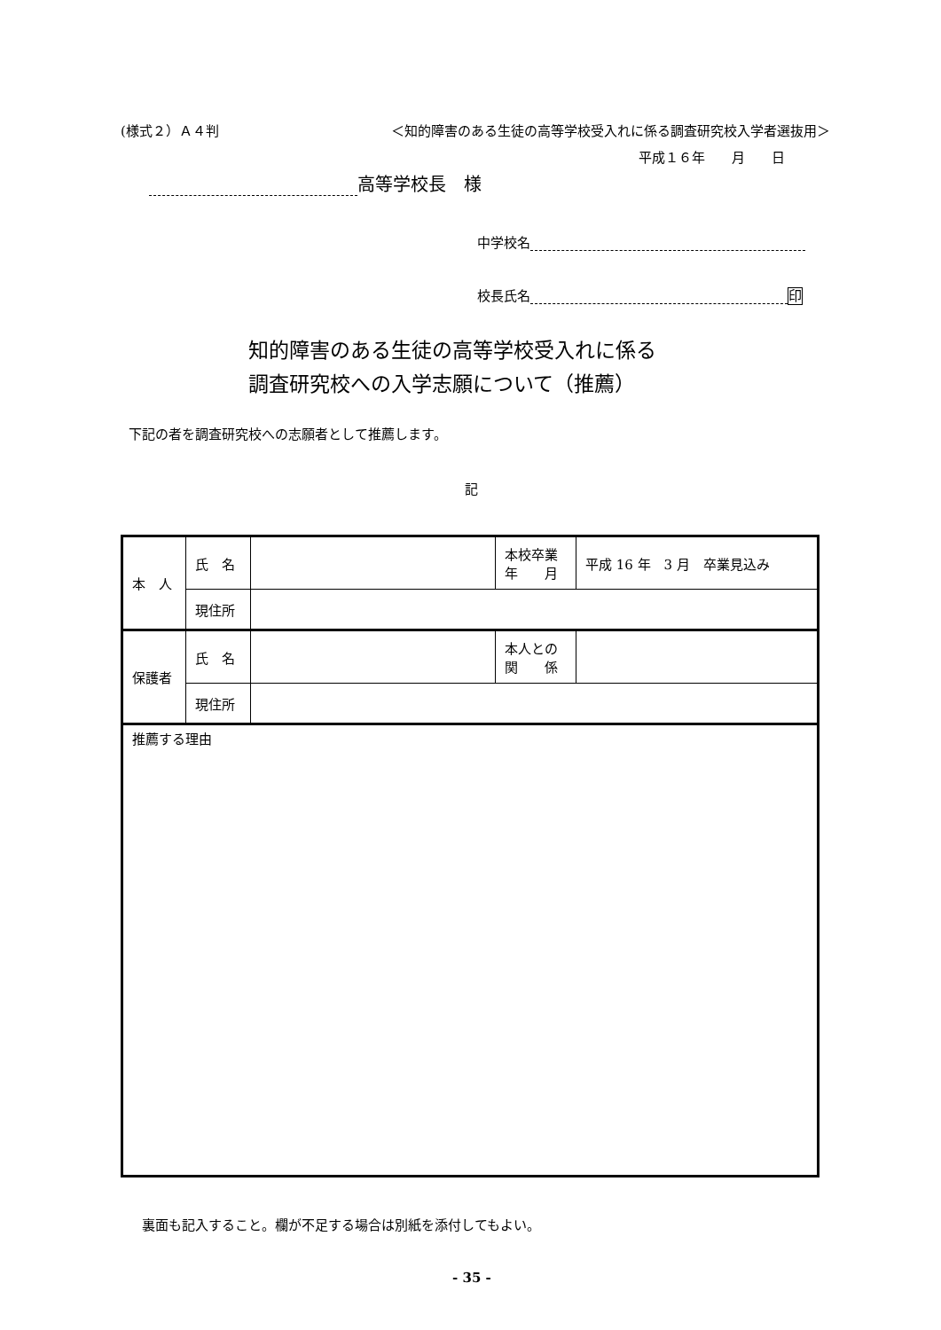(様式２）Ａ４判 ＜知的障害のある生徒の高等学校受入れに係る調査研究校入学者選抜用＞
平成１６年　　月　　日
高等学校長　様
中学校名
校長氏名 印
知的障害のある生徒の高等学校受入れに係る
調査研究校への入学志願について（推薦）
下記の者を調査研究校への志願者として推薦します。
記
| 本 人 | 氏 名 | | 本校卒業 年 月 | 平成 16 年 3 月 卒業見込み |
| | 現住所 | | | |
| 保護者 | 氏 名 | | 本人との 関 係 | |
| | 現住所 | | | |
| 推薦する理由 | | | | |
裏面も記入すること。欄が不足する場合は別紙を添付してもよい。
- 35 -